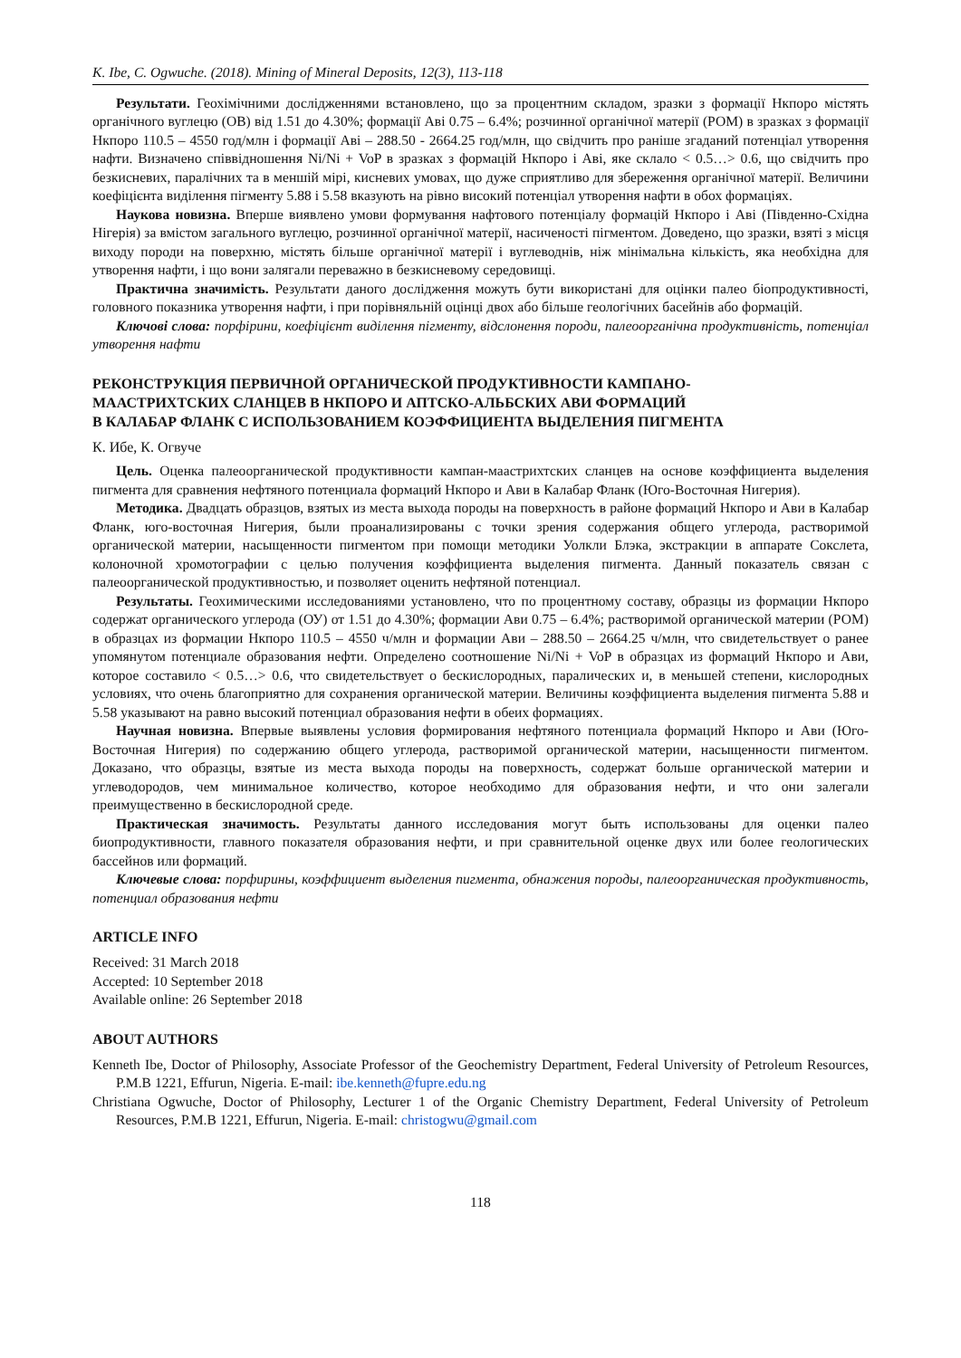K. Ibe, C. Ogwuche. (2018). Mining of Mineral Deposits, 12(3), 113-118
Результати. Геохімічними дослідженнями встановлено, що за процентним складом, зразки з формації Нкпоро містять органічного вуглецю (ОВ) від 1.51 до 4.30%; формації Аві 0.75 – 6.4%; розчинної органічної матерії (РОМ) в зразках з формації Нкпоро 110.5 – 4550 год/млн і формації Аві – 288.50 - 2664.25 год/млн, що свідчить про раніше згаданий потенціал утворення нафти. Визначено співвідношення Ni/Ni + VoP в зразках з формацій Нкпоро і Аві, яке склало < 0.5…> 0.6, що свідчить про безкисневих, паралічних та в меншій мірі, кисневих умовах, що дуже сприятливо для збереження органічної матерії. Величини коефіцієнта виділення пігменту 5.88 і 5.58 вказують на рівно високий потенціал утворення нафти в обох формаціях.
Наукова новизна. Вперше виявлено умови формування нафтового потенціалу формацій Нкпоро і Аві (Південно-Східна Нігерія) за вмістом загального вуглецю, розчинної органічної матерії, насиченості пігментом. Доведено, що зразки, взяті з місця виходу породи на поверхню, містять більше органічної матерії і вуглеводнів, ніж мінімальна кількість, яка необхідна для утворення нафти, і що вони залягали переважно в безкисневому середовищі.
Практична значимість. Результати даного дослідження можуть бути використані для оцінки палео біопродуктивності, головного показника утворення нафти, і при порівняльній оцінці двох або більше геологічних басейнів або формацій.
Ключові слова: порфірини, коефіцієнт виділення пігменту, відслонення породи, палеоорганічна продуктивність, потенціал утворення нафти
РЕКОНСТРУКЦИЯ ПЕРВИЧНОЙ ОРГАНИЧЕСКОЙ ПРОДУКТИВНОСТИ КАМПАНО-
МААСТРИХТСКИХ СЛАНЦЕВ В НКПОРО И АПТСКО-АЛЬБСКИХ АВИ ФОРМАЦИЙ
В КАЛАБАР ФЛАНК С ИСПОЛЬЗОВАНИЕМ КОЭФФИЦИЕНТА ВЫДЕЛЕНИЯ ПИГМЕНТА
К. Ибе, К. Огвуче
Цель. Оценка палеоорганической продуктивности кампан-маастрихтских сланцев на основе коэффициента выделения пигмента для сравнения нефтяного потенциала формаций Нкпоро и Ави в Калабар Фланк (Юго-Восточная Нигерия).
Методика. Двадцать образцов, взятых из места выхода породы на поверхность в районе формаций Нкпоро и Ави в Калабар Фланк, юго-восточная Нигерия, были проанализированы с точки зрения содержания общего углерода, растворимой органической материи, насыщенности пигментом при помощи методики Уолкли Блэка, экстракции в аппарате Сокслета, колоночной хромотографии с целью получения коэффициента выделения пигмента. Данный показатель связан с палеоорганической продуктивностью, и позволяет оценить нефтяной потенциал.
Результаты. Геохимическими исследованиями установлено, что по процентному составу, образцы из формации Нкпоро содержат органического углерода (ОУ) от 1.51 до 4.30%; формации Ави 0.75 – 6.4%; растворимой органической материи (РОМ) в образцах из формации Нкпоро 110.5 – 4550 ч/млн и формации Ави – 288.50 – 2664.25 ч/млн, что свидетельствует о ранее упомянутом потенциале образования нефти. Определено соотношение Ni/Ni + VoP в образцах из формаций Нкпоро и Ави, которое составило < 0.5…> 0.6, что свидетельствует о бескислородных, паралических и, в меньшей степени, кислородных условиях, что очень благоприятно для сохранения органической материи. Величины коэффициента выделения пигмента 5.88 и 5.58 указывают на равно высокий потенциал образования нефти в обеих формациях.
Научная новизна. Впервые выявлены условия формирования нефтяного потенциала формаций Нкпоро и Ави (Юго-Восточная Нигерия) по содержанию общего углерода, растворимой органической материи, насыщенности пигментом. Доказано, что образцы, взятые из места выхода породы на поверхность, содержат больше органической материи и углеводородов, чем минимальное количество, которое необходимо для образования нефти, и что они залегали преимущественно в бескислородной среде.
Практическая значимость. Результаты данного исследования могут быть использованы для оценки палео биопродуктивности, главного показателя образования нефти, и при сравнительной оценке двух или более геологических бассейнов или формаций.
Ключевые слова: порфирины, коэффициент выделения пигмента, обнажения породы, палеоорганическая продуктивность, потенциал образования нефти
ARTICLE INFO
Received: 31 March 2018
Accepted: 10 September 2018
Available online: 26 September 2018
ABOUT AUTHORS
Kenneth Ibe, Doctor of Philosophy, Associate Professor of the Geochemistry Department, Federal University of Petroleum Resources, P.M.B 1221, Effurun, Nigeria. E-mail: ibe.kenneth@fupre.edu.ng
Christiana Ogwuche, Doctor of Philosophy, Lecturer 1 of the Organic Chemistry Department, Federal University of Petroleum Resources, P.M.B 1221, Effurun, Nigeria. E-mail: christogwu@gmail.com
118